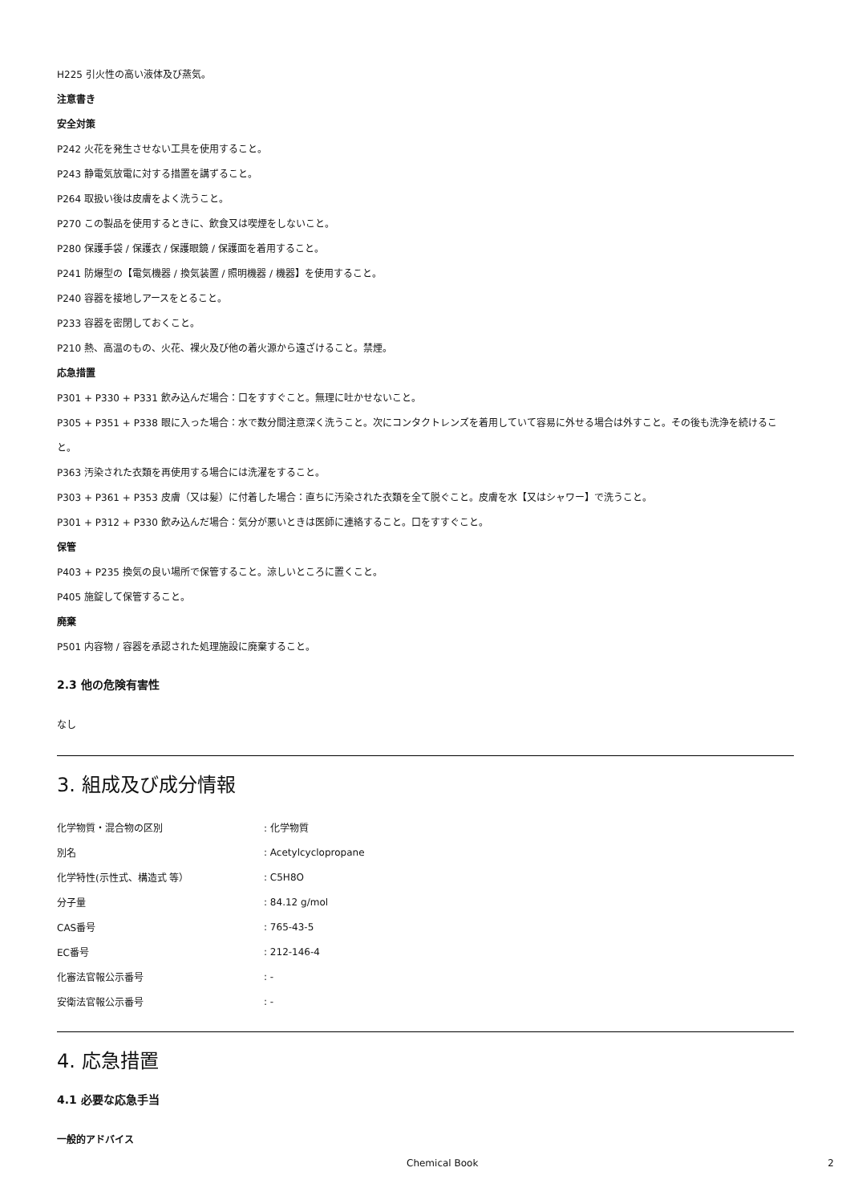H225 引火性の高い液体及び蒸気。
注意書き
安全対策
P242 火花を発生させない工具を使用すること。
P243 静電気放電に対する措置を講ずること。
P264 取扱い後は皮膚をよく洗うこと。
P270 この製品を使用するときに、飲食又は喫煙をしないこと。
P280 保護手袋 / 保護衣 / 保護眼鏡 / 保護面を着用すること。
P241 防爆型の【電気機器 / 換気装置 / 照明機器 / 機器】を使用すること。
P240 容器を接地しアースをとること。
P233 容器を密閉しておくこと。
P210 熱、高温のもの、火花、裸火及び他の着火源から遠ざけること。禁煙。
応急措置
P301 + P330 + P331 飲み込んだ場合：口をすすぐこと。無理に吐かせないこと。
P305 + P351 + P338 眼に入った場合：水で数分間注意深く洗うこと。次にコンタクトレンズを着用していて容易に外せる場合は外すこと。その後も洗浄を続けること。
P363 汚染された衣類を再使用する場合には洗濯をすること。
P303 + P361 + P353 皮膚（又は髪）に付着した場合：直ちに汚染された衣類を全て脱ぐこと。皮膚を水【又はシャワー】で洗うこと。
P301 + P312 + P330 飲み込んだ場合：気分が悪いときは医師に連絡すること。口をすすぐこと。
保管
P403 + P235 換気の良い場所で保管すること。涼しいところに置くこと。
P405 施錠して保管すること。
廃棄
P501 内容物 / 容器を承認された処理施設に廃棄すること。
2.3 他の危険有害性
なし
3. 組成及び成分情報
| 化学物質・混合物の区別 | : 化学物質 |
| 別名 | : Acetylcyclopropane |
| 化学特性(示性式、構造式 等） | : C5H8O |
| 分子量 | : 84.12 g/mol |
| CAS番号 | : 765-43-5 |
| EC番号 | : 212-146-4 |
| 化審法官報公示番号 | : - |
| 安衛法官報公示番号 | : - |
4. 応急措置
4.1 必要な応急手当
一般的アドバイス
Chemical Book 2